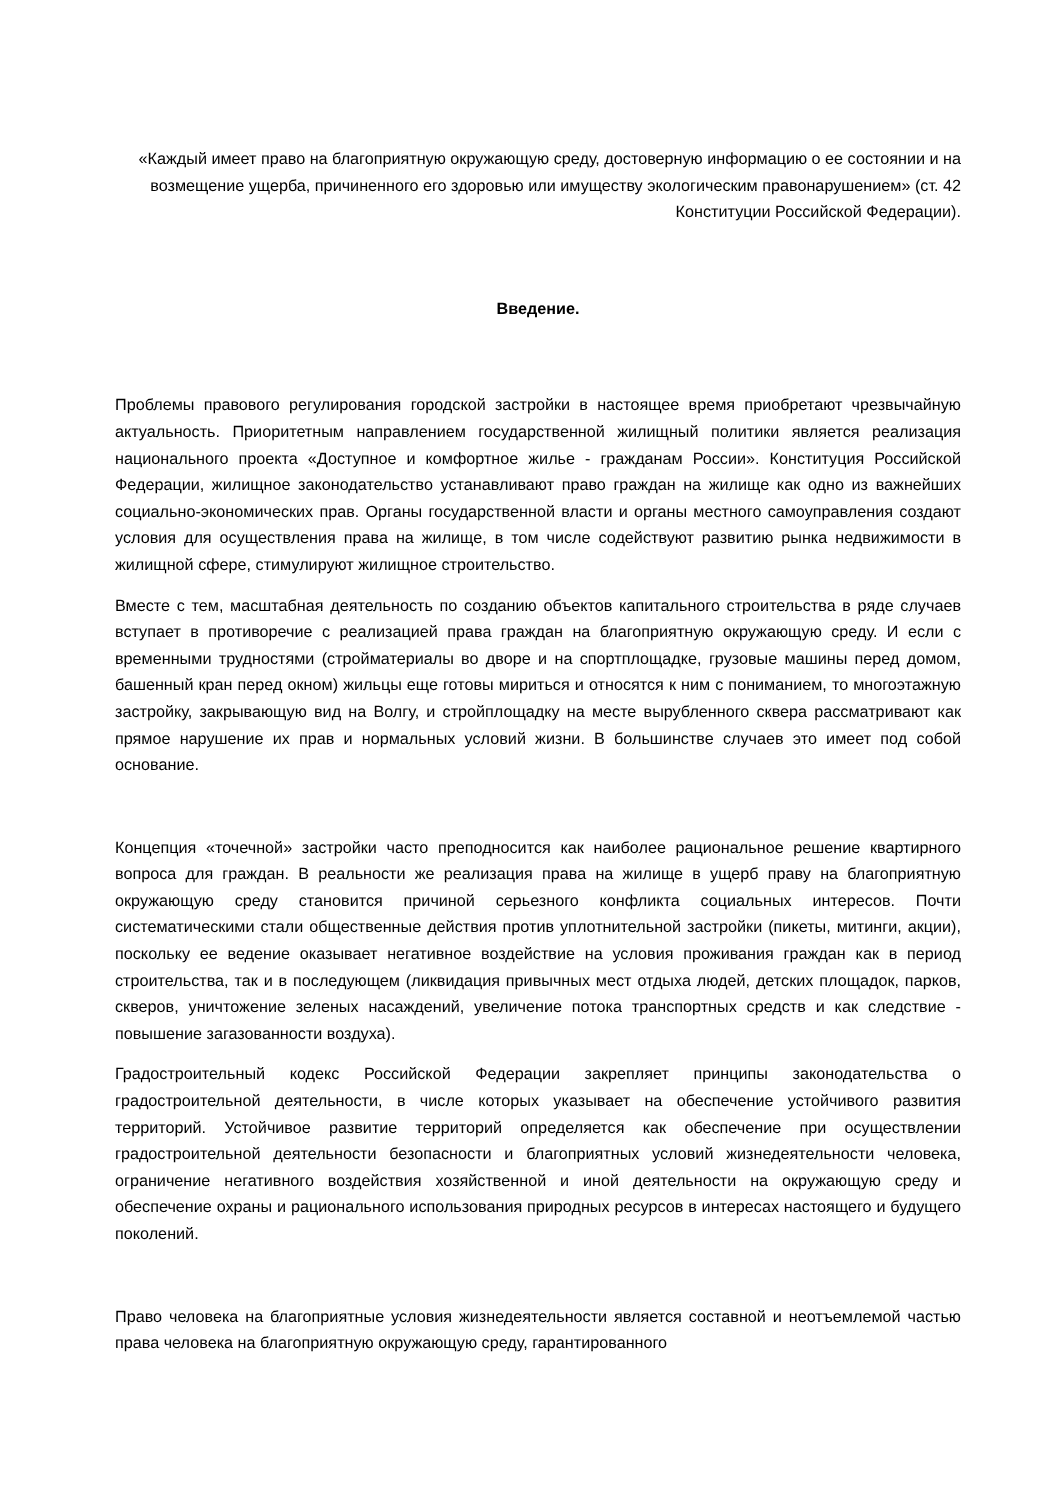«Каждый имеет право на благоприятную окружающую среду, достоверную информацию о ее состоянии и на возмещение ущерба, причиненного его здоровью или имуществу экологическим правонарушением» (ст. 42 Конституции Российской Федерации).
Введение.
Проблемы правового регулирования городской застройки в настоящее время приобретают чрезвычайную актуальность. Приоритетным направлением государственной жилищный политики является реализация национального проекта «Доступное и комфортное жилье - гражданам России». Конституция Российской Федерации, жилищное законодательство устанавливают право граждан на жилище как одно из важнейших социально-экономических прав. Органы государственной власти и органы местного самоуправления создают условия для осуществления права на жилище, в том числе содействуют развитию рынка недвижимости в жилищной сфере, стимулируют жилищное строительство.
Вместе с тем, масштабная деятельность по созданию объектов капитального строительства в ряде случаев вступает в противоречие с реализацией права граждан на благоприятную окружающую среду. И если с временными трудностями (стройматериалы во дворе и на спортплощадке, грузовые машины перед домом, башенный кран перед окном) жильцы еще готовы мириться и относятся к ним с пониманием, то многоэтажную застройку, закрывающую вид на Волгу, и стройплощадку на месте вырубленного сквера рассматривают как прямое нарушение их прав и нормальных условий жизни. В большинстве случаев это имеет под собой основание.
Концепция «точечной» застройки часто преподносится как наиболее рациональное решение квартирного вопроса для граждан. В реальности же реализация права на жилище в ущерб праву на благоприятную окружающую среду становится причиной серьезного конфликта социальных интересов. Почти систематическими стали общественные действия против уплотнительной застройки (пикеты, митинги, акции), поскольку ее ведение оказывает негативное воздействие на условия проживания граждан как в период строительства, так и в последующем (ликвидация привычных мест отдыха людей, детских площадок, парков, скверов, уничтожение зеленых насаждений, увеличение потока транспортных средств и как следствие - повышение загазованности воздуха).
Градостроительный кодекс Российской Федерации закрепляет принципы законодательства о градостроительной деятельности, в числе которых указывает на обеспечение устойчивого развития территорий. Устойчивое развитие территорий определяется как обеспечение при осуществлении градостроительной деятельности безопасности и благоприятных условий жизнедеятельности человека, ограничение негативного воздействия хозяйственной и иной деятельности на окружающую среду и обеспечение охраны и рационального использования природных ресурсов в интересах настоящего и будущего поколений.
Право человека на благоприятные условия жизнедеятельности является составной и неотъемлемой частью права человека на благоприятную окружающую среду, гарантированного